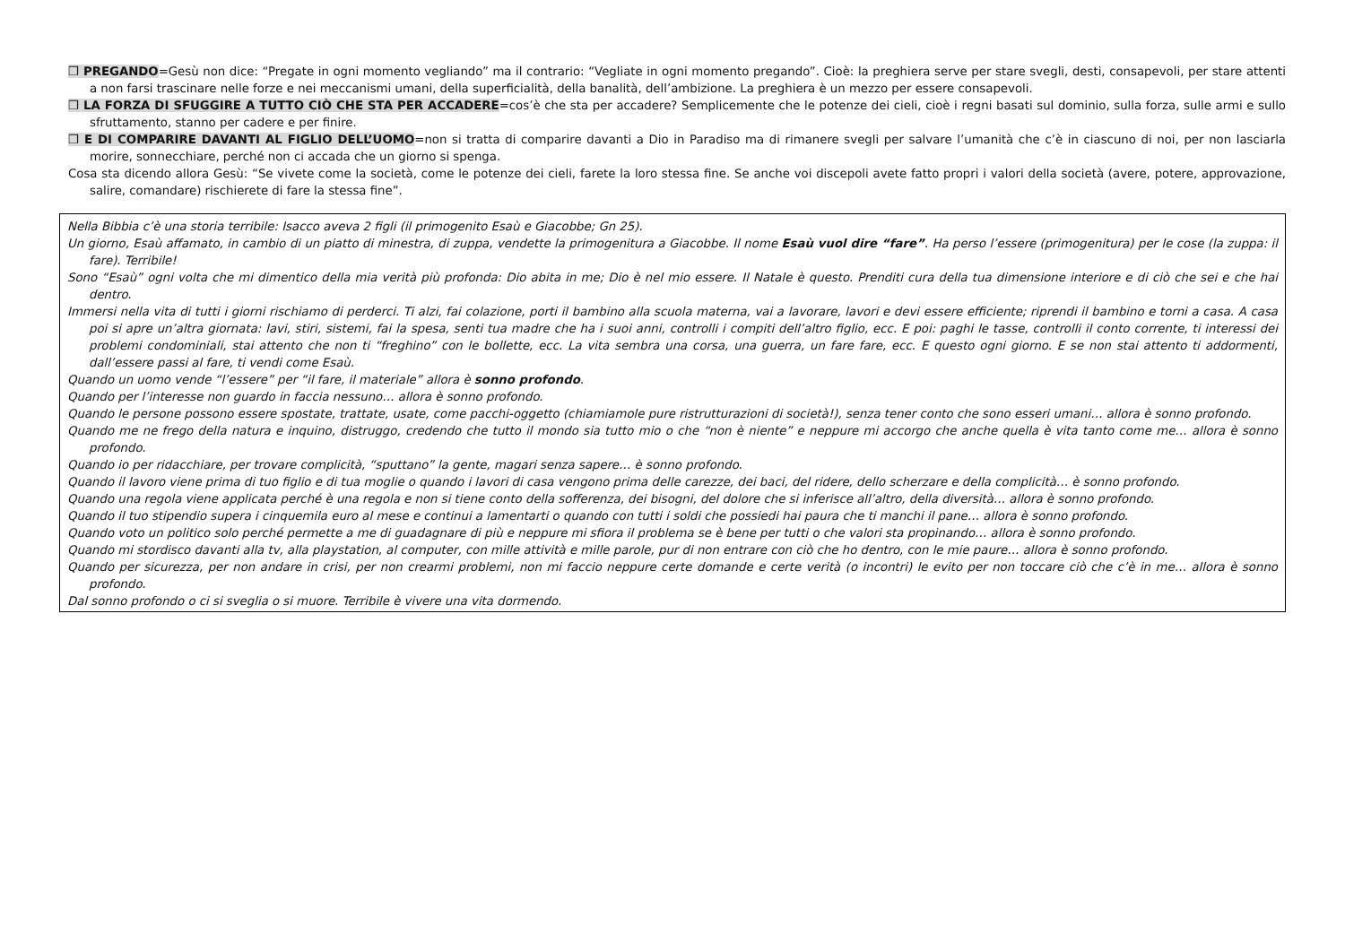❒ PREGANDO=Gesù non dice: “Pregate in ogni momento vegliando” ma il contrario: “Vegliate in ogni momento pregando”. Cioè: la preghiera serve per stare svegli, desti, consapevoli, per stare attenti a non farsi trascinare nelle forze e nei meccanismi umani, della superficialità, della banalità, dell’ambizione. La preghiera è un mezzo per essere consapevoli.
❒ LA FORZA DI SFUGGIRE A TUTTO CIÒ CHE STA PER ACCADERE=cos’è che sta per accadere? Semplicemente che le potenze dei cieli, cioè i regni basati sul dominio, sulla forza, sulle armi e sullo sfruttamento, stanno per cadere e per finire.
❒ E DI COMPARIRE DAVANTI AL FIGLIO DELL’UOMO=non si tratta di comparire davanti a Dio in Paradiso ma di rimanere svegli per salvare l’umanità che c’è in ciascuno di noi, per non lasciarla morire, sonnecchiare, perché non ci accada che un giorno si spenga.
Cosa sta dicendo allora Gesù: “Se vivete come la società, come le potenze dei cieli, farete la loro stessa fine. Se anche voi discepoli avete fatto propri i valori della società (avere, potere, approvazione, salire, comandare) rischierete di fare la stessa fine”.
Nella Bibbia c’è una storia terribile: Isacco aveva 2 figli (il primogenito Esaù e Giacobbe; Gn 25).
Un giorno, Esaù affamato, in cambio di un piatto di minestra, di zuppa, vendette la primogenitura a Giacobbe. Il nome Esaù vuol dire “fare”. Ha perso l’essere (primogenitura) per le cose (la zuppa: il fare). Terribile!
Sono “Esaù” ogni volta che mi dimentico della mia verità più profonda: Dio abita in me; Dio è nel mio essere. Il Natale è questo. Prenditi cura della tua dimensione interiore e di ciò che sei e che hai dentro.
Immersi nella vita di tutti i giorni rischiamo di perderci. Ti alzi, fai colazione, porti il bambino alla scuola materna, vai a lavorare, lavori e devi essere efficiente; riprendi il bambino e torni a casa. A casa poi si apre un’altra giornata: lavi, stiri, sistemi, fai la spesa, senti tua madre che ha i suoi anni, controlli i compiti dell’altro figlio, ecc. E poi: paghi le tasse, controlli il conto corrente, ti interessi dei problemi condominiali, stai attento che non ti “freghino” con le bollette, ecc. La vita sembra una corsa, una guerra, un fare fare, ecc. E questo ogni giorno. E se non stai attento ti addormenti, dall’essere passi al fare, ti vendi come Esaù.
Quando un uomo vende “l’essere” per “il fare, il materiale” allora è sonno profondo.
Quando per l’interesse non guardo in faccia nessuno… allora è sonno profondo.
Quando le persone possono essere spostate, trattate, usate, come pacchi-oggetto (chiamiamole pure ristrutturazioni di società!), senza tener conto che sono esseri umani… allora è sonno profondo.
Quando me ne frego della natura e inquino, distruggo, credendo che tutto il mondo sia tutto mio o che “non è niente” e neppure mi accorgo che anche quella è vita tanto come me… allora è sonno profondo.
Quando io per ridacchiare, per trovare complicità, “sputtano” la gente, magari senza sapere… è sonno profondo.
Quando il lavoro viene prima di tuo figlio e di tua moglie o quando i lavori di casa vengono prima delle carezze, dei baci, del ridere, dello scherzare e della complicità… è sonno profondo.
Quando una regola viene applicata perché è una regola e non si tiene conto della sofferenza, dei bisogni, del dolore che si inferisce all’altro, della diversità… allora è sonno profondo.
Quando il tuo stipendio supera i cinquemila euro al mese e continui a lamentarti o quando con tutti i soldi che possiedi hai paura che ti manchi il pane… allora è sonno profondo.
Quando voto un politico solo perché permette a me di guadagnare di più e neppure mi sfiora il problema se è bene per tutti o che valori sta propinando… allora è sonno profondo.
Quando mi stordisco davanti alla tv, alla playstation, al computer, con mille attività e mille parole, pur di non entrare con ciò che ho dentro, con le mie paure… allora è sonno profondo.
Quando per sicurezza, per non andare in crisi, per non crearmi problemi, non mi faccio neppure certe domande e certe verità (o incontri) le evito per non toccare ciò che c’è in me… allora è sonno profondo.
Dal sonno profondo o ci si sveglia o si muore. Terribile è vivere una vita dormendo.